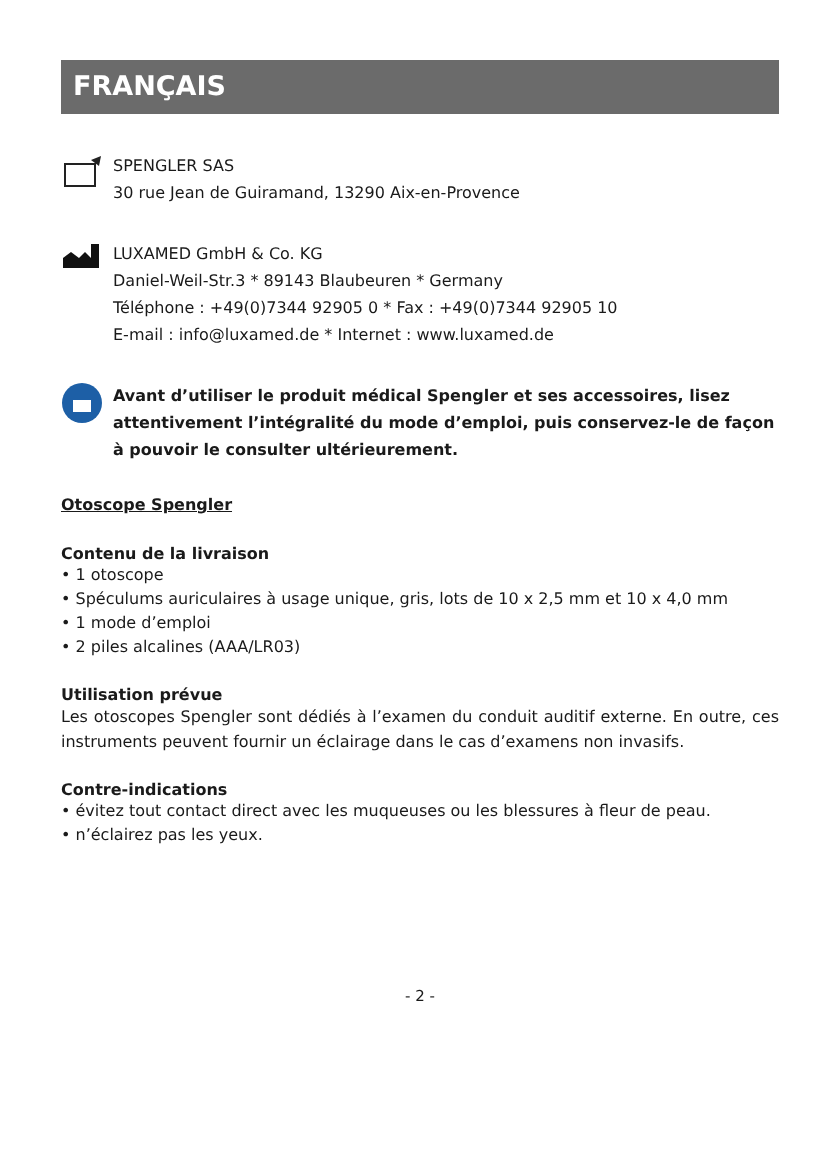FRANÇAIS
SPENGLER SAS
30 rue Jean de Guiramand, 13290 Aix-en-Provence
LUXAMED GmbH & Co. KG
Daniel-Weil-Str.3 * 89143 Blaubeuren * Germany
Téléphone : +49(0)7344 92905 0 * Fax : +49(0)7344 92905 10
E-mail : info@luxamed.de * Internet : www.luxamed.de
Avant d’utiliser le produit médical Spengler et ses accessoires, lisez attentivement l’intégralité du mode d’emploi, puis conservez-le de façon à pouvoir le consulter ultérieurement.
Otoscope Spengler
Contenu de la livraison
• 1 otoscope
• Spéculums auriculaires à usage unique, gris, lots de 10 x 2,5 mm et 10 x 4,0 mm
• 1 mode d’emploi
• 2 piles alcalines (AAA/LR03)
Utilisation prévue
Les otoscopes Spengler sont dédiés à l’examen du conduit auditif externe. En outre, ces instruments peuvent fournir un éclairage dans le cas d’examens non invasifs.
Contre-indications
• évitez tout contact direct avec les muqueuses ou les blessures à fleur de peau.
• n’éclairez pas les yeux.
- 2 -